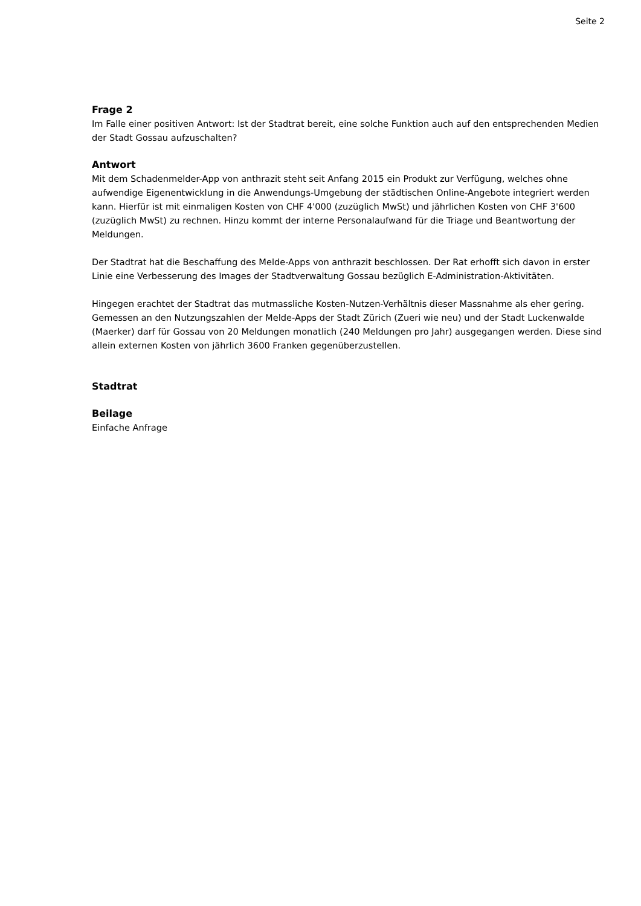Seite 2
Frage 2
Im Falle einer positiven Antwort: Ist der Stadtrat bereit, eine solche Funktion auch auf den entsprechenden Medien der Stadt Gossau aufzuschalten?
Antwort
Mit dem Schadenmelder-App von anthrazit steht seit Anfang 2015 ein Produkt zur Verfügung, welches ohne aufwendige Eigenentwicklung in die Anwendungs-Umgebung der städtischen Online-Angebote integriert werden kann. Hierfür ist mit einmaligen Kosten von CHF 4'000 (zuzüglich MwSt) und jährlichen Kosten von CHF 3'600 (zuzüglich MwSt) zu rechnen. Hinzu kommt der interne Personalaufwand für die Triage und Beantwortung der Meldungen.
Der Stadtrat hat die Beschaffung des Melde-Apps von anthrazit beschlossen. Der Rat erhofft sich davon in erster Linie eine Verbesserung des Images der Stadtverwaltung Gossau bezüglich E-Administration-Aktivitäten.
Hingegen erachtet der Stadtrat das mutmassliche Kosten-Nutzen-Verhältnis dieser Massnahme als eher gering. Gemessen an den Nutzungszahlen der Melde-Apps der Stadt Zürich (Zueri wie neu) und der Stadt Luckenwalde (Maerker) darf für Gossau von 20 Meldungen monatlich (240 Meldungen pro Jahr) ausgegangen werden. Diese sind allein externen Kosten von jährlich 3600 Franken gegenüberzustellen.
Stadtrat
Beilage
Einfache Anfrage